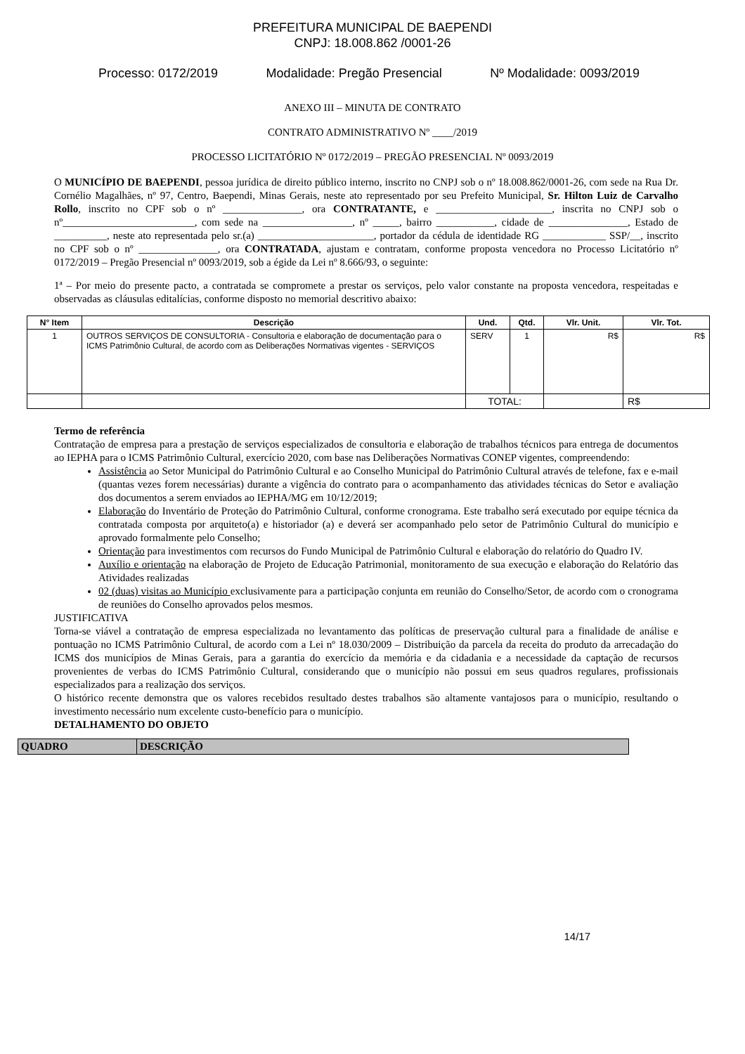PREFEITURA MUNICIPAL DE BAEPENDI
CNPJ: 18.008.862 /0001-26
Processo: 0172/2019 Modalidade: Pregão Presencial Nº Modalidade: 0093/2019
ANEXO III – MINUTA DE CONTRATO
CONTRATO ADMINISTRATIVO Nº ____/2019
PROCESSO LICITATÓRIO Nº 0172/2019 – PREGÃO PRESENCIAL Nº 0093/2019
O MUNICÍPIO DE BAEPENDI, pessoa jurídica de direito público interno, inscrito no CNPJ sob o nº 18.008.862/0001-26, com sede na Rua Dr. Cornélio Magalhães, nº 97, Centro, Baependi, Minas Gerais, neste ato representado por seu Prefeito Municipal, Sr. Hilton Luiz de Carvalho Rollo, inscrito no CPF sob o nº _______________, ora CONTRATANTE, e ______________________, inscrita no CNPJ sob o nº_________________________, com sede na _________________, nº _____, bairro ___________, cidade de _______________, Estado de __________, neste ato representada pelo sr.(a) ______________________, portador da cédula de identidade RG ____________ SSP/__, inscrito no CPF sob o nº _______________, ora CONTRATADA, ajustam e contratam, conforme proposta vencedora no Processo Licitatório nº 0172/2019 – Pregão Presencial nº 0093/2019, sob a égide da Lei nº 8.666/93, o seguinte:
1ª – Por meio do presente pacto, a contratada se compromete a prestar os serviços, pelo valor constante na proposta vencedora, respeitadas e observadas as cláusulas editalícias, conforme disposto no memorial descritivo abaixo:
| N° Item | Descrição | Und. | Qtd. | Vlr. Unit. | Vlr. Tot. |
| --- | --- | --- | --- | --- | --- |
| 1 | OUTROS SERVIÇOS DE CONSULTORIA - Consultoria e elaboração de documentação para o ICMS Patrimônio Cultural, de acordo com as Deliberações Normativas vigentes - SERVIÇOS | SERV | 1 | R$ | R$ |
| | | TOTAL: | | | R$ |
Termo de referência
Contratação de empresa para a prestação de serviços especializados de consultoria e elaboração de trabalhos técnicos para entrega de documentos ao IEPHA para o ICMS Patrimônio Cultural, exercício 2020, com base nas Deliberações Normativas CONEP vigentes, compreendendo:
Assistência ao Setor Municipal do Patrimônio Cultural e ao Conselho Municipal do Patrimônio Cultural através de telefone, fax e e-mail (quantas vezes forem necessárias) durante a vigência do contrato para o acompanhamento das atividades técnicas do Setor e avaliação dos documentos a serem enviados ao IEPHA/MG em 10/12/2019;
Elaboração do Inventário de Proteção do Patrimônio Cultural, conforme cronograma. Este trabalho será executado por equipe técnica da contratada composta por arquiteto(a) e historiador (a) e deverá ser acompanhado pelo setor de Patrimônio Cultural do município e aprovado formalmente pelo Conselho;
Orientação para investimentos com recursos do Fundo Municipal de Patrimônio Cultural e elaboração do relatório do Quadro IV.
Auxílio e orientação na elaboração de Projeto de Educação Patrimonial, monitoramento de sua execução e elaboração do Relatório das Atividades realizadas
02 (duas) visitas ao Município exclusivamente para a participação conjunta em reunião do Conselho/Setor, de acordo com o cronograma de reuniões do Conselho aprovados pelos mesmos.
JUSTIFICATIVA
Torna-se viável a contratação de empresa especializada no levantamento das políticas de preservação cultural para a finalidade de análise e pontuação no ICMS Patrimônio Cultural, de acordo com a Lei nº 18.030/2009 – Distribuição da parcela da receita do produto da arrecadação do ICMS dos municípios de Minas Gerais, para a garantia do exercício da memória e da cidadania e a necessidade da captação de recursos provenientes de verbas do ICMS Patrimônio Cultural, considerando que o município não possui em seus quadros regulares, profissionais especializados para a realização dos serviços.
O histórico recente demonstra que os valores recebidos resultado destes trabalhos são altamente vantajosos para o município, resultando o investimento necessário num excelente custo-benefício para o município.
DETALHAMENTO DO OBJETO
| QUADRO | DESCRIÇÃO |
| --- | --- |
14/17